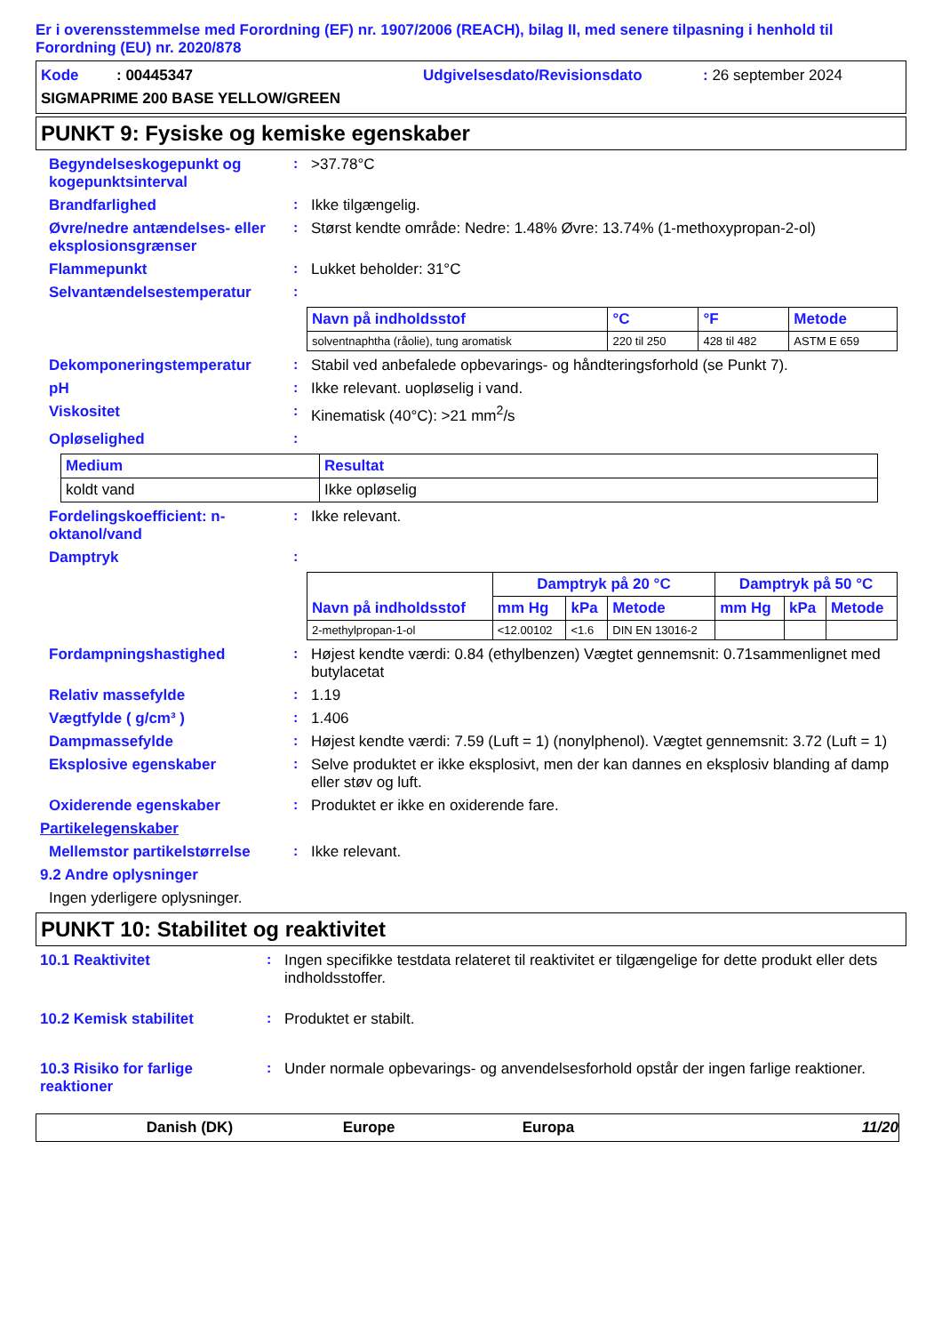Er i overensstemmelse med Forordning (EF) nr. 1907/2006 (REACH), bilag II, med senere tilpasning i henhold til Forordning (EU) nr. 2020/878
Kode : 00445347 Udgivelsesdato/Revisionsdato: 26 september 2024
SIGMAPRIME 200 BASE YELLOW/GREEN
PUNKT 9: Fysiske og kemiske egenskaber
Begyndelseskogepunkt og kogepunktsinterval
: >37.78°C
Brandfarlighed : Ikke tilgængelig.
Øvre/nedre antændelses- eller eksplosionsgrænser
: Størst kendte område: Nedre: 1.48% Øvre: 13.74% (1-methoxypropan-2-ol)
Flammepunkt : Lukket beholder: 31°C
Selvantændelsestemperatur :
| Navn på indholdsstof | °C | °F | Metode |
| --- | --- | --- | --- |
| solventnaphtha (råolie), tung aromatisk | 220 til 250 | 428 til 482 | ASTM E 659 |
Dekomponeringstemperatur : Stabil ved anbefalede opbevarings- og håndteringsforhold (se Punkt 7).
pH : Ikke relevant. uopløselig i vand.
Viskositet : Kinematisk (40°C): >21 mm<sup>2</sup>/s
Opløselighed :
| Medium | Resultat |
| --- | --- |
| koldt vand | Ikke opløselig |
Fordelingskoefficient: n-oktanol/vand
: Ikke relevant.
Damptryk :
| Navn på indholdsstof | Damptryk på 20 °C | | | Damptryk på 50 °C | | |
| --- | --- | --- | --- | --- | --- | --- |
| | mm Hg | kPa | Metode | mm Hg | kPa | Metode |
| 2-methylpropan-1-ol | <12.00102 | <1.6 | DIN EN 13016-2 | | | |
Fordampningshastighed : Højest kendte værdi: 0.84 (ethylbenzen) Vægtet gennemsnit: 0.71sammenlignet med butylacetat
Relativ massefylde : 1.19
Vægtfylde ( g/cm³ ) : 1.406
Dampmassefylde : Højest kendte værdi: 7.59 (Luft = 1) (nonylphenol). Vægtet gennemsnit: 3.72 (Luft = 1)
Eksplosive egenskaber : Selve produktet er ikke eksplosivt, men der kan dannes en eksplosiv blanding af damp eller støv og luft.
Oxiderende egenskaber : Produktet er ikke en oxiderende fare.
Partikelegenskaber
Mellemstor partikelstørrelse
: Ikke relevant.
9.2 Andre oplysninger
Ingen yderligere oplysninger.
PUNKT 10: Stabilitet og reaktivitet
10.1 Reaktivitet : Ingen specifikke testdata relateret til reaktivitet er tilgængelige for dette produkt eller dets indholdsstoffer.
10.2 Kemisk stabilitet : Produktet er stabilt.
10.3 Risiko for farlige reaktioner
: Under normale opbevarings- og anvendelsesforhold opstår der ingen farlige reaktioner.
Danish (DK) Europe Europa 11/20